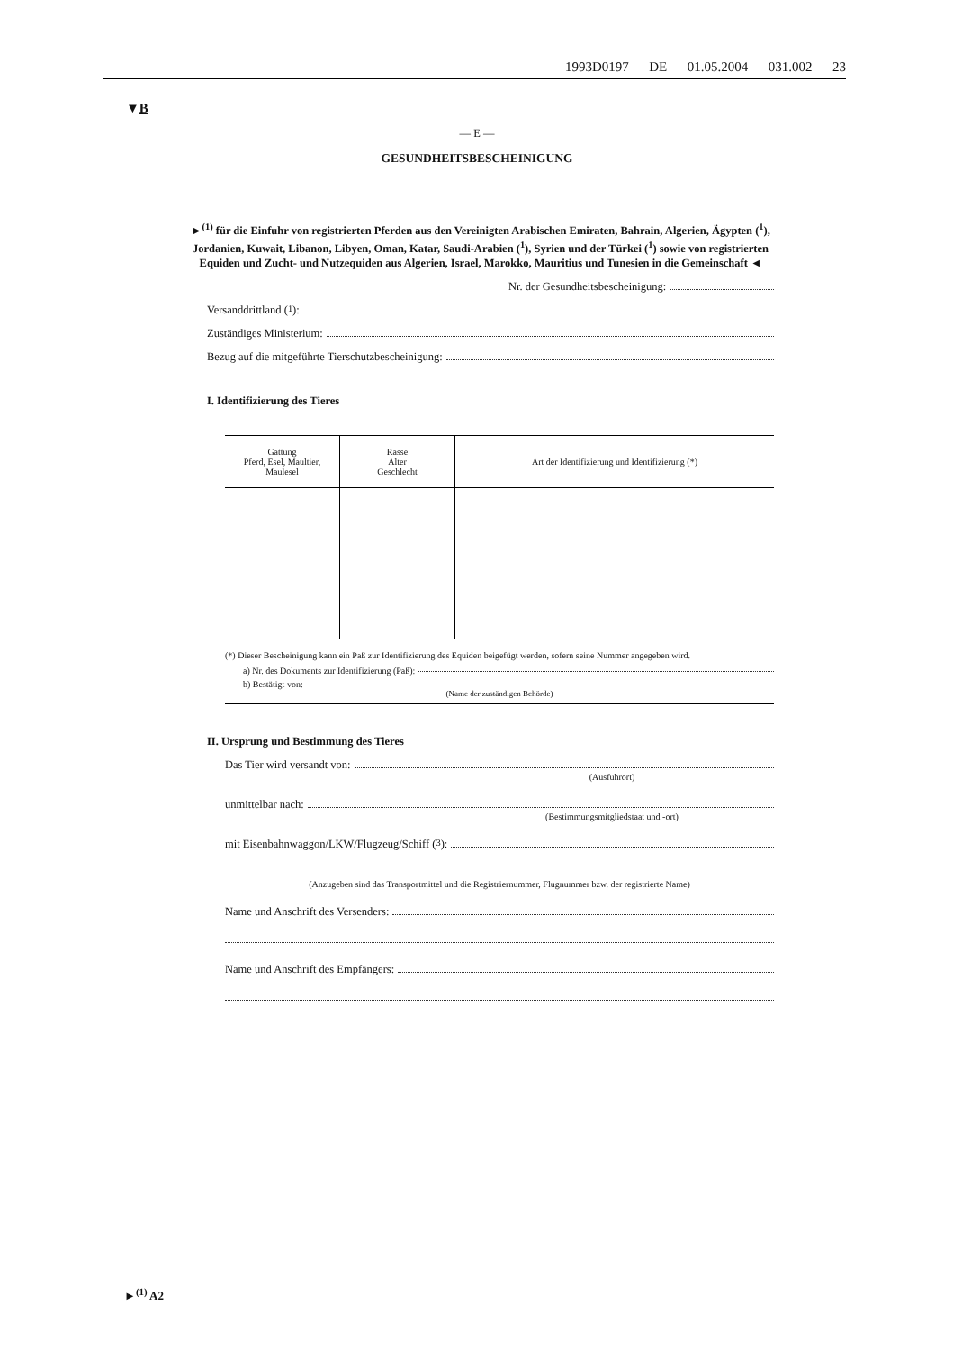1993D0197 — DE — 01.05.2004 — 031.002 — 23
▼B
— E —
GESUNDHEITSBESCHEINIGUNG
►<sup>(1)</sup> für die Einfuhr von registrierten Pferden aus den Vereinigten Arabischen Emiraten, Bahrain, Algerien, Ägypten (<sup>1</sup>), Jordanien, Kuwait, Libanon, Libyen, Oman, Katar, Saudi-Arabien (<sup>1</sup>), Syrien und der Türkei (<sup>1</sup>) sowie von registrierten Equiden und Zucht- und Nutzequiden aus Algerien, Israel, Marokko, Mauritius und Tunesien in die Gemeinschaft ◄
Nr. der Gesundheitsbescheinigung:
Versanddrittland (<sup>1</sup>):
Zuständiges Ministerium:
Bezug auf die mitgeführte Tierschutzbescheinigung:
I. Identifizierung des Tieres
| Gattung Pferd, Esel, Maultier, Maulesel | Rasse Alter Geschlecht | Art der Identifizierung und Identifizierung (*) |
| --- | --- | --- |
(*) Dieser Bescheinigung kann ein Paß zur Identifizierung des Equiden beigefügt werden, sofern seine Nummer angegeben wird.
a) Nr. des Dokuments zur Identifizierung (Paß):
b) Bestätigt von:
(Name der zuständigen Behörde)
II. Ursprung und Bestimmung des Tieres
Das Tier wird versandt von:
(Ausfuhrort)
unmittelbar nach:
(Bestimmungsmitgliedstaat und -ort)
mit Eisenbahnwaggon/LKW/Flugzeug/Schiff (<sup>3</sup>):
(Anzugeben sind das Transportmittel und die Registriernummer, Flugnummer bzw. der registrierte Name)
Name und Anschrift des Versenders:
Name und Anschrift des Empfängers:
►<sup>(1)</sup> A2